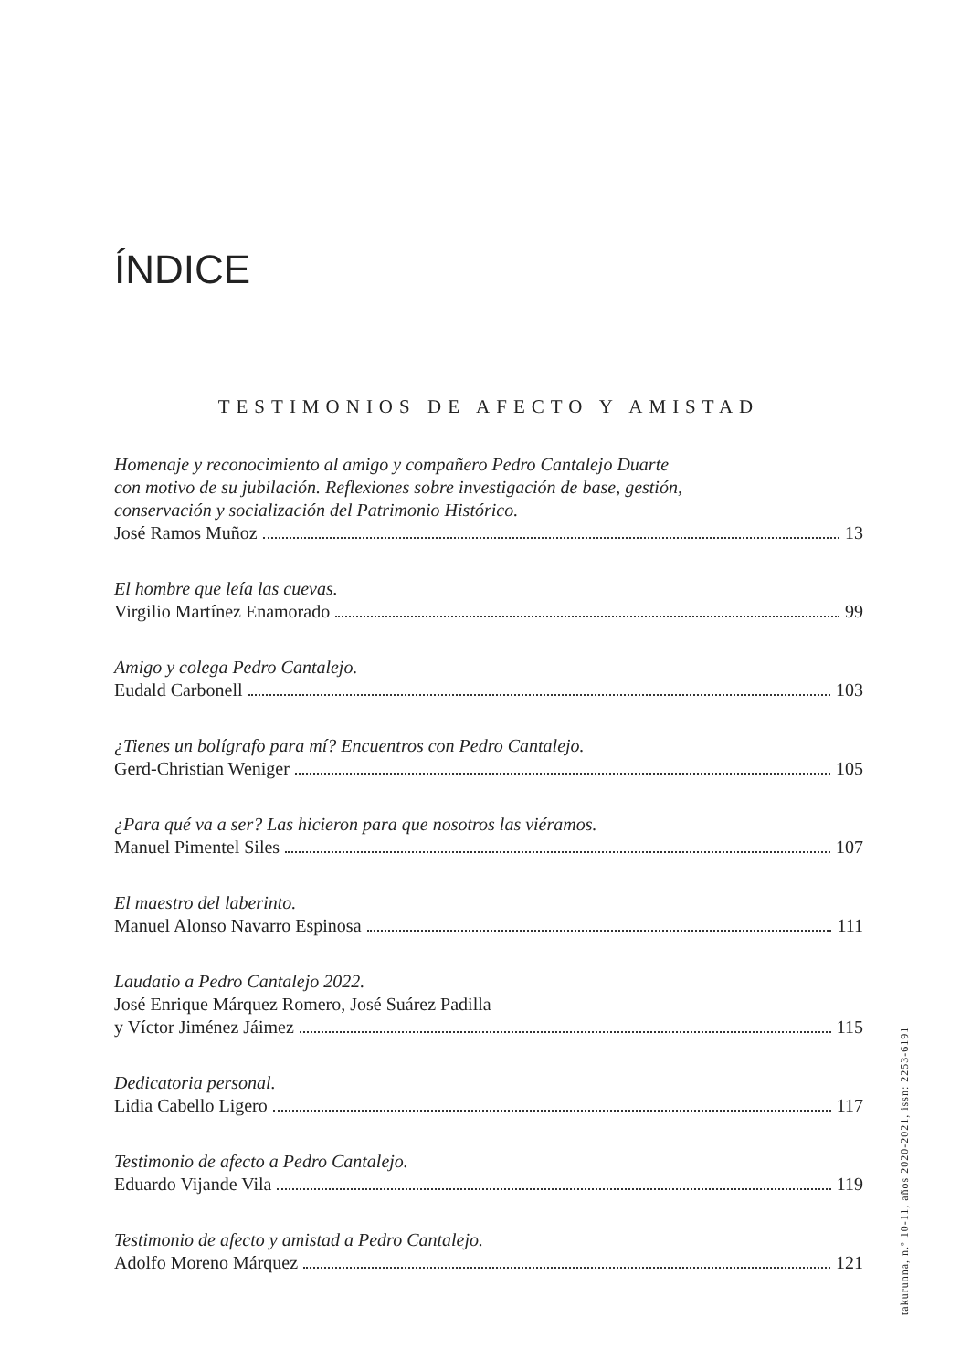ÍNDICE
TESTIMONIOS DE AFECTO Y AMISTAD
Homenaje y reconocimiento al amigo y compañero Pedro Cantalejo Duarte
con motivo de su jubilación. Reflexiones sobre investigación de base, gestión,
conservación y socialización del Patrimonio Histórico.
José Ramos Muñoz 13
El hombre que leía las cuevas.
Virgilio Martínez Enamorado 99
Amigo y colega Pedro Cantalejo.
Eudald Carbonell 103
¿Tienes un bolígrafo para mí? Encuentros con Pedro Cantalejo.
Gerd-Christian Weniger 105
¿Para qué va a ser? Las hicieron para que nosotros las viéramos.
Manuel Pimentel Siles 107
El maestro del laberinto.
Manuel Alonso Navarro Espinosa 111
Laudatio a Pedro Cantalejo 2022.
José Enrique Márquez Romero, José Suárez Padilla
y Víctor Jiménez Jáimez 115
Dedicatoria personal.
Lidia Cabello Ligero 117
Testimonio de afecto a Pedro Cantalejo.
Eduardo Vijande Vila 119
Testimonio de afecto y amistad a Pedro Cantalejo.
Adolfo Moreno Márquez 121
takurunna, n.º 10-11, años 2020-2021, issn: 2253-6191